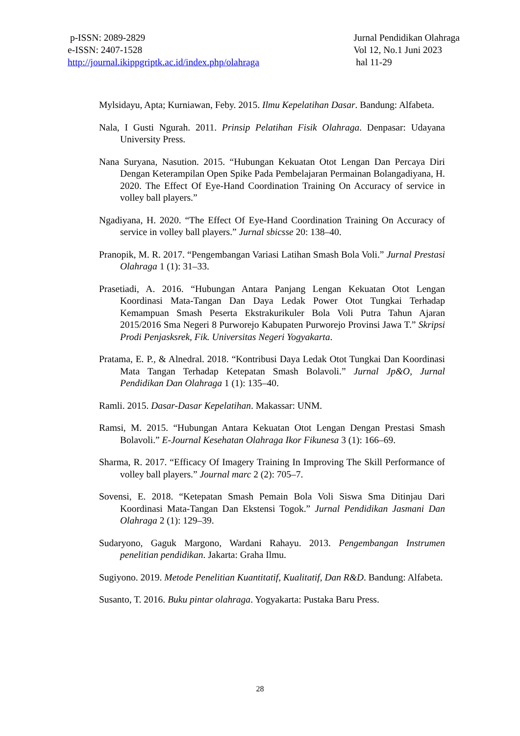p-ISSN: 2089-2829
e-ISSN: 2407-1528
http://journal.ikippgriptk.ac.id/index.php/olahraga
Jurnal Pendidikan Olahraga
Vol 12, No.1 Juni 2023
hal 11-29
Mylsidayu, Apta; Kurniawan, Feby. 2015. Ilmu Kepelatihan Dasar. Bandung: Alfabeta.
Nala, I Gusti Ngurah. 2011. Prinsip Pelatihan Fisik Olahraga. Denpasar: Udayana University Press.
Nana Suryana, Nasution. 2015. “Hubungan Kekuatan Otot Lengan Dan Percaya Diri Dengan Keterampilan Open Spike Pada Pembelajaran Permainan Bolangadiyana, H. 2020. The Effect Of Eye-Hand Coordination Training On Accuracy of service in volley ball players.”
Ngadiyana, H. 2020. “The Effect Of Eye-Hand Coordination Training On Accuracy of service in volley ball players.” Jurnal sbicsse 20: 138–40.
Pranopik, M. R. 2017. “Pengembangan Variasi Latihan Smash Bola Voli.” Jurnal Prestasi Olahraga 1 (1): 31–33.
Prasetiadi, A. 2016. “Hubungan Antara Panjang Lengan Kekuatan Otot Lengan Koordinasi Mata-Tangan Dan Daya Ledak Power Otot Tungkai Terhadap Kemampuan Smash Peserta Ekstrakurikuler Bola Voli Putra Tahun Ajaran 2015/2016 Sma Negeri 8 Purworejo Kabupaten Purworejo Provinsi Jawa T.” Skripsi Prodi Penjasksrek, Fik. Universitas Negeri Yogyakarta.
Pratama, E. P., & Alnedral. 2018. “Kontribusi Daya Ledak Otot Tungkai Dan Koordinasi Mata Tangan Terhadap Ketepatan Smash Bolavoli.” Jurnal Jp&O, Jurnal Pendidikan Dan Olahraga 1 (1): 135–40.
Ramli. 2015. Dasar-Dasar Kepelatihan. Makassar: UNM.
Ramsi, M. 2015. “Hubungan Antara Kekuatan Otot Lengan Dengan Prestasi Smash Bolavoli.” E-Journal Kesehatan Olahraga Ikor Fikunesa 3 (1): 166–69.
Sharma, R. 2017. “Efficacy Of Imagery Training In Improving The Skill Performance of volley ball players.” Journal marc 2 (2): 705–7.
Sovensi, E. 2018. “Ketepatan Smash Pemain Bola Voli Siswa Sma Ditinjau Dari Koordinasi Mata-Tangan Dan Ekstensi Togok.” Jurnal Pendidikan Jasmani Dan Olahraga 2 (1): 129–39.
Sudaryono, Gaguk Margono, Wardani Rahayu. 2013. Pengembangan Instrumen penelitian pendidikan. Jakarta: Graha Ilmu.
Sugiyono. 2019. Metode Penelitian Kuantitatif, Kualitatif, Dan R&D. Bandung: Alfabeta.
Susanto, T. 2016. Buku pintar olahraga. Yogyakarta: Pustaka Baru Press.
28